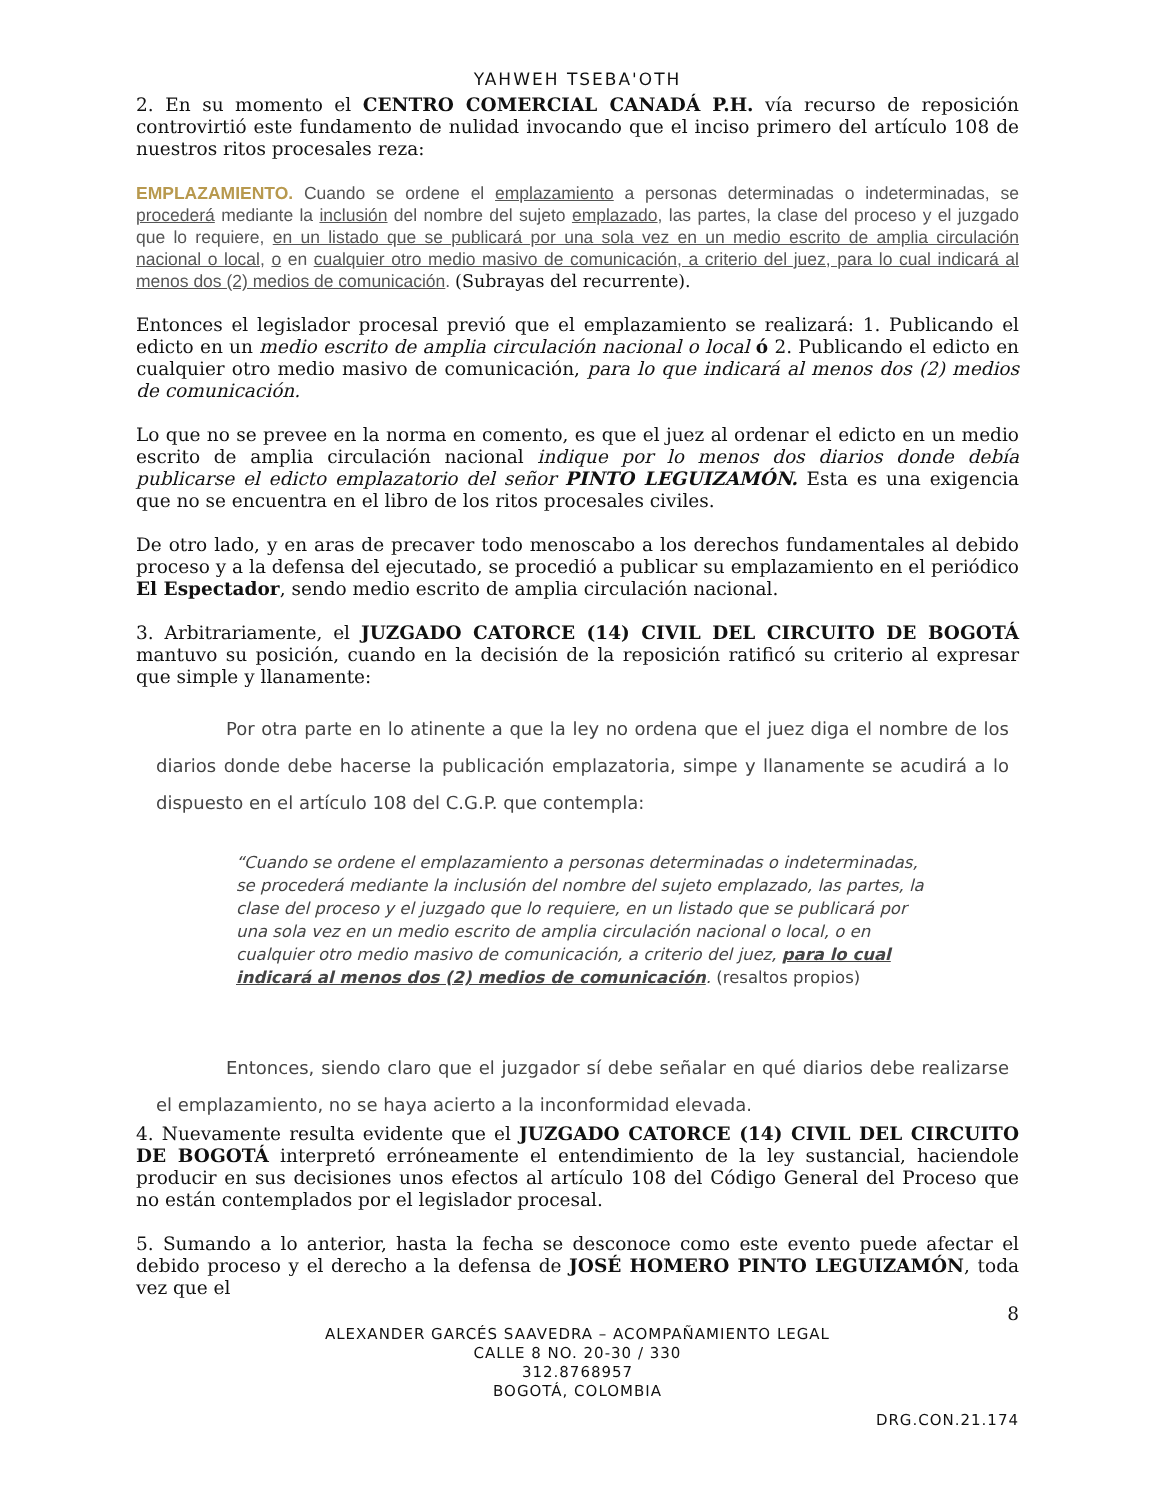YAHWEH TSEBA'OTH
2. En su momento el CENTRO COMERCIAL CANADÁ P.H. vía recurso de reposición controvirtió este fundamento de nulidad invocando que el inciso primero del artículo 108 de nuestros ritos procesales reza:
EMPLAZAMIENTO. Cuando se ordene el emplazamiento a personas determinadas o indeterminadas, se procederá mediante la inclusión del nombre del sujeto emplazado, las partes, la clase del proceso y el juzgado que lo requiere, en un listado que se publicará por una sola vez en un medio escrito de amplia circulación nacional o local, o en cualquier otro medio masivo de comunicación, a criterio del juez, para lo cual indicará al menos dos (2) medios de comunicación. (Subrayas del recurrente).
Entonces el legislador procesal previó que el emplazamiento se realizará: 1. Publicando el edicto en un medio escrito de amplia circulación nacional o local ó 2. Publicando el edicto en cualquier otro medio masivo de comunicación, para lo que indicará al menos dos (2) medios de comunicación.
Lo que no se prevee en la norma en comento, es que el juez al ordenar el edicto en un medio escrito de amplia circulación nacional indique por lo menos dos diarios donde debía publicarse el edicto emplazatorio del señor PINTO LEGUIZAMÓN. Esta es una exigencia que no se encuentra en el libro de los ritos procesales civiles.
De otro lado, y en aras de precaver todo menoscabo a los derechos fundamentales al debido proceso y a la defensa del ejecutado, se procedió a publicar su emplazamiento en el periódico El Espectador, sendo medio escrito de amplia circulación nacional.
3. Arbitrariamente, el JUZGADO CATORCE (14) CIVIL DEL CIRCUITO DE BOGOTÁ mantuvo su posición, cuando en la decisión de la reposición ratificó su criterio al expresar que simple y llanamente:
Por otra parte en lo atinente a que la ley no ordena que el juez diga el nombre de los diarios donde debe hacerse la publicación emplazatoria, simpe y llanamente se acudirá a lo dispuesto en el artículo 108 del C.G.P. que contempla:
“Cuando se ordene el emplazamiento a personas determinadas o indeterminadas, se procederá mediante la inclusión del nombre del sujeto emplazado, las partes, la clase del proceso y el juzgado que lo requiere, en un listado que se publicará por una sola vez en un medio escrito de amplia circulación nacional o local, o en cualquier otro medio masivo de comunicación, a criterio del juez, para lo cual indicará al menos dos (2) medios de comunicación. (resaltos propios)
Entonces, siendo claro que el juzgador sí debe señalar en qué diarios debe realizarse el emplazamiento, no se haya acierto a la inconformidad elevada.
4. Nuevamente resulta evidente que el JUZGADO CATORCE (14) CIVIL DEL CIRCUITO DE BOGOTÁ interpretó erróneamente el entendimiento de la ley sustancial, haciendole producir en sus decisiones unos efectos al artículo 108 del Código General del Proceso que no están contemplados por el legislador procesal.
5. Sumando a lo anterior, hasta la fecha se desconoce como este evento puede afectar el debido proceso y el derecho a la defensa de JOSÉ HOMERO PINTO LEGUIZAMÓN, toda vez que el
8
ALEXANDER GARCÉS SAAVEDRA – ACOMPAÑAMIENTO LEGAL
CALLE 8 NO. 20-30 / 330
312.8768957
BOGOTÁ, COLOMBIA
DRG.CON.21.174